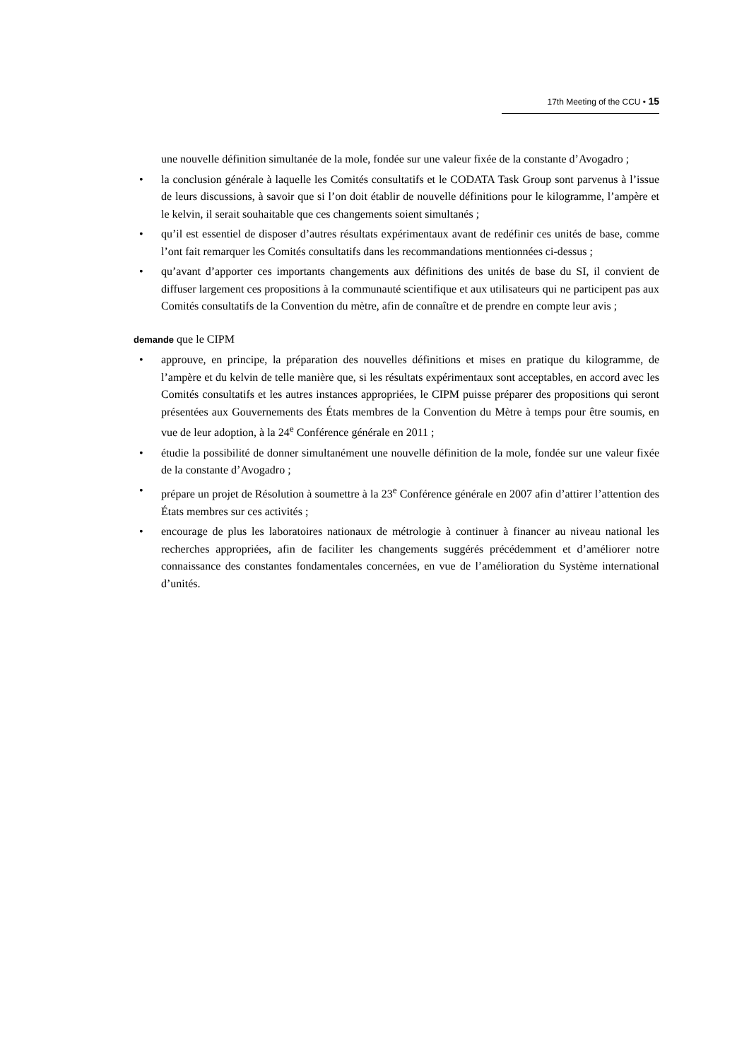17th Meeting of the CCU • 15
une nouvelle définition simultanée de la mole, fondée sur une valeur fixée de la constante d’Avogadro ;
• la conclusion générale à laquelle les Comités consultatifs et le CODATA Task Group sont parvenus à l’issue de leurs discussions, à savoir que si l’on doit établir de nouvelle définitions pour le kilogramme, l’ampère et le kelvin, il serait souhaitable que ces changements soient simultanés ;
• qu’il est essentiel de disposer d’autres résultats expérimentaux avant de redéfinir ces unités de base, comme l’ont fait remarquer les Comités consultatifs dans les recommandations mentionnées ci-dessus ;
• qu’avant d’apporter ces importants changements aux définitions des unités de base du SI, il convient de diffuser largement ces propositions à la communauté scientifique et aux utilisateurs qui ne participent pas aux Comités consultatifs de la Convention du mètre, afin de connaître et de prendre en compte leur avis ;
demande que le CIPM
• approuve, en principe, la préparation des nouvelles définitions et mises en pratique du kilogramme, de l’ampère et du kelvin de telle manière que, si les résultats expérimentaux sont acceptables, en accord avec les Comités consultatifs et les autres instances appropriées, le CIPM puisse préparer des propositions qui seront présentées aux Gouvernements des États membres de la Convention du Mètre à temps pour être soumis, en vue de leur adoption, à la 24<sup>e</sup> Conférence générale en 2011 ;
• étudie la possibilité de donner simultanément une nouvelle définition de la mole, fondée sur une valeur fixée de la constante d’Avogadro ;
• prépare un projet de Résolution à soumettre à la 23<sup>e</sup> Conférence générale en 2007 afin d’attirer l’attention des États membres sur ces activités ;
• encourage de plus les laboratoires nationaux de métrologie à continuer à financer au niveau national les recherches appropriées, afin de faciliter les changements suggérés précédemment et d’améliorer notre connaissance des constantes fondamentales concernées, en vue de l’amélioration du Système international d’unités.